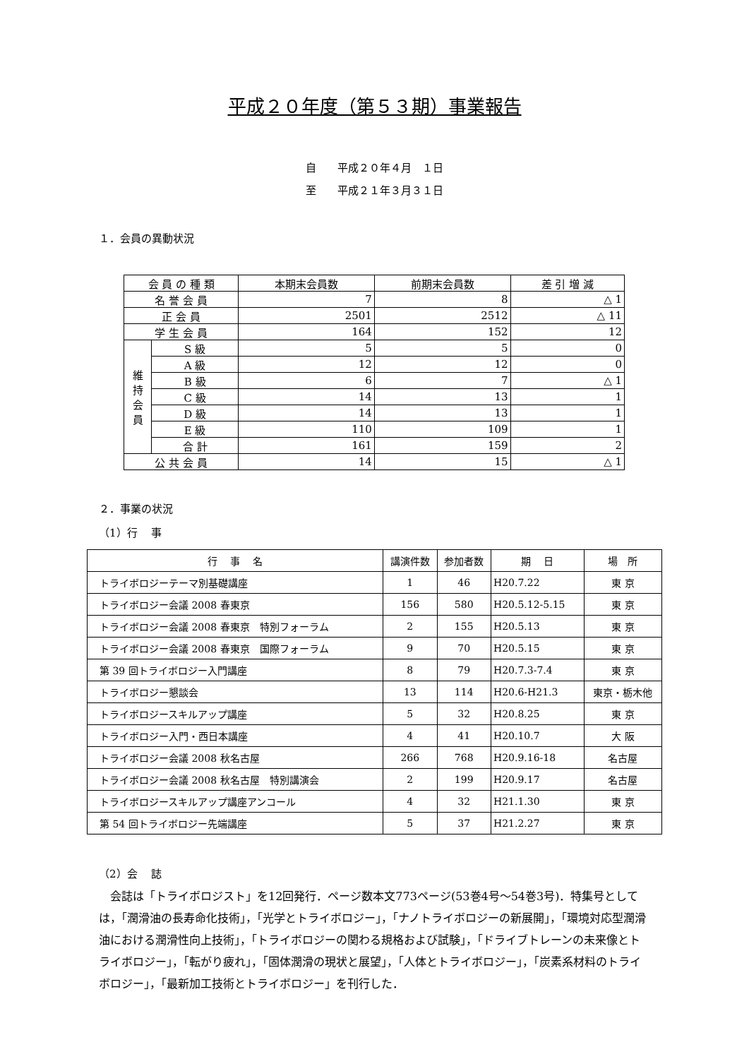平成２０年度（第５３期）事業報告
自　　平成２０年４月　１日
至　　平成２１年３月３１日
１．会員の異動状況
| 会 員 の 種 類 | | 本期末会員数 | 前期末会員数 | 差 引 増 減 |
| --- | --- | --- | --- | --- |
| 名 誉 会 員 | | 7 | 8 | △ 1 |
| 正 会 員 | | 2501 | 2512 | △ 11 |
| 学 生 会 員 | | 164 | 152 | 12 |
| 維 持 会 員 | S 級 | 5 | 5 | 0 |
| | A 級 | 12 | 12 | 0 |
| | B 級 | 6 | 7 | △ 1 |
| | C 級 | 14 | 13 | 1 |
| | D 級 | 14 | 13 | 1 |
| | E 級 | 110 | 109 | 1 |
| | 合 計 | 161 | 159 | 2 |
| 公 共 会 員 | | 14 | 15 | △ 1 |
２．事業の状況
（1）行　 事
| 行 事 名 | 講演件数 | 参加者数 | 期 日 | 場 所 |
| --- | --- | --- | --- | --- |
| トライボロジーテーマ別基礎講座 | 1 | 46 | H20.7.22 | 東 京 |
| トライボロジー会議 2008 春東京 | 156 | 580 | H20.5.12-5.15 | 東 京 |
| トライボロジー会議 2008 春東京 特別フォーラム | 2 | 155 | H20.5.13 | 東 京 |
| トライボロジー会議 2008 春東京 国際フォーラム | 9 | 70 | H20.5.15 | 東 京 |
| 第 39 回トライボロジー入門講座 | 8 | 79 | H20.7.3-7.4 | 東 京 |
| トライボロジー懇談会 | 13 | 114 | H20.6-H21.3 | 東京・栃木他 |
| トライボロジースキルアップ講座 | 5 | 32 | H20.8.25 | 東 京 |
| トライボロジー入門・西日本講座 | 4 | 41 | H20.10.7 | 大 阪 |
| トライボロジー会議 2008 秋名古屋 | 266 | 768 | H20.9.16-18 | 名古屋 |
| トライボロジー会議 2008 秋名古屋 特別講演会 | 2 | 199 | H20.9.17 | 名古屋 |
| トライボロジースキルアップ講座アンコール | 4 | 32 | H21.1.30 | 東 京 |
| 第 54 回トライボロジー先端講座 | 5 | 37 | H21.2.27 | 東 京 |
（2）会　 誌
　会誌は「トライボロジスト」を12回発行．ページ数本文773ページ(53巻4号～54巻3号)．特集号としては，「潤滑油の長寿命化技術」，「光学とトライボロジー」，「ナノトライボロジーの新展開」，「環境対応型潤滑油における潤滑性向上技術」，「トライボロジーの関わる規格および試験」，「ドライブトレーンの未来像とトライボロジー」，「転がり疲れ」，「固体潤滑の現状と展望」，「人体とトライボロジー」，「炭素系材料のトライボロジー」，「最新加工技術とトライボロジー」を刊行した．